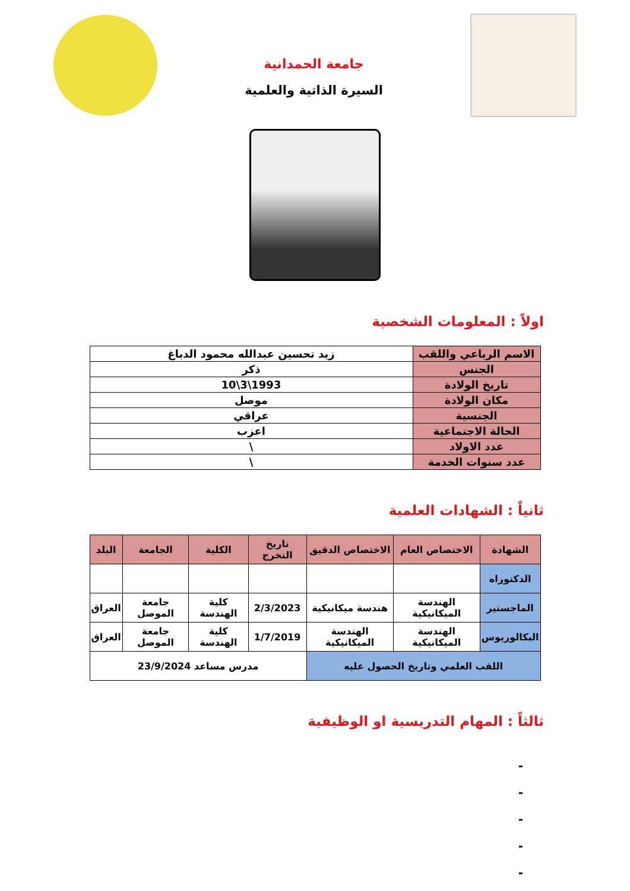جامعة الحمدانية
السيرة الذاتية والعلمية
اولاً : المعلومات الشخصية
| الاسم الرباعي واللقب | زيد تحسين عبدالله محمود الدباغ |
| الجنس | ذكر |
| تاريخ الولادة | 1993\3\10 |
| مكان الولادة | موصل |
| الجنسية | عراقي |
| الحالة الاجتماعية | اعزب |
| عدد الاولاد | \ |
| عدد سنوات الخدمة | \ |
ثانياً : الشهادات العلمية
| الشهادة | الاختصاص العام | الاختصاص الدقيق | تاريخ التخرج | الكلية | الجامعة | البلد |
| --- | --- | --- | --- | --- | --- | --- |
| الدكتوراه | | | | | | |
| الماجستير | الهندسة الميكانيكية | هندسة ميكانيكية | 2/3/2023 | كلية الهندسة | جامعة الموصل | العراق |
| البكالوريوس | الهندسة الميكانيكية | الهندسة الميكانيكية | 1/7/2019 | كلية الهندسة | جامعة الموصل | العراق |
| اللقب العلمي وتاريخ الحصول عليه | | | مدرس مساعد 23/9/2024 | | | |
ثالثاً : المهام التدريسية او الوظيفية
-
-
-
-
-